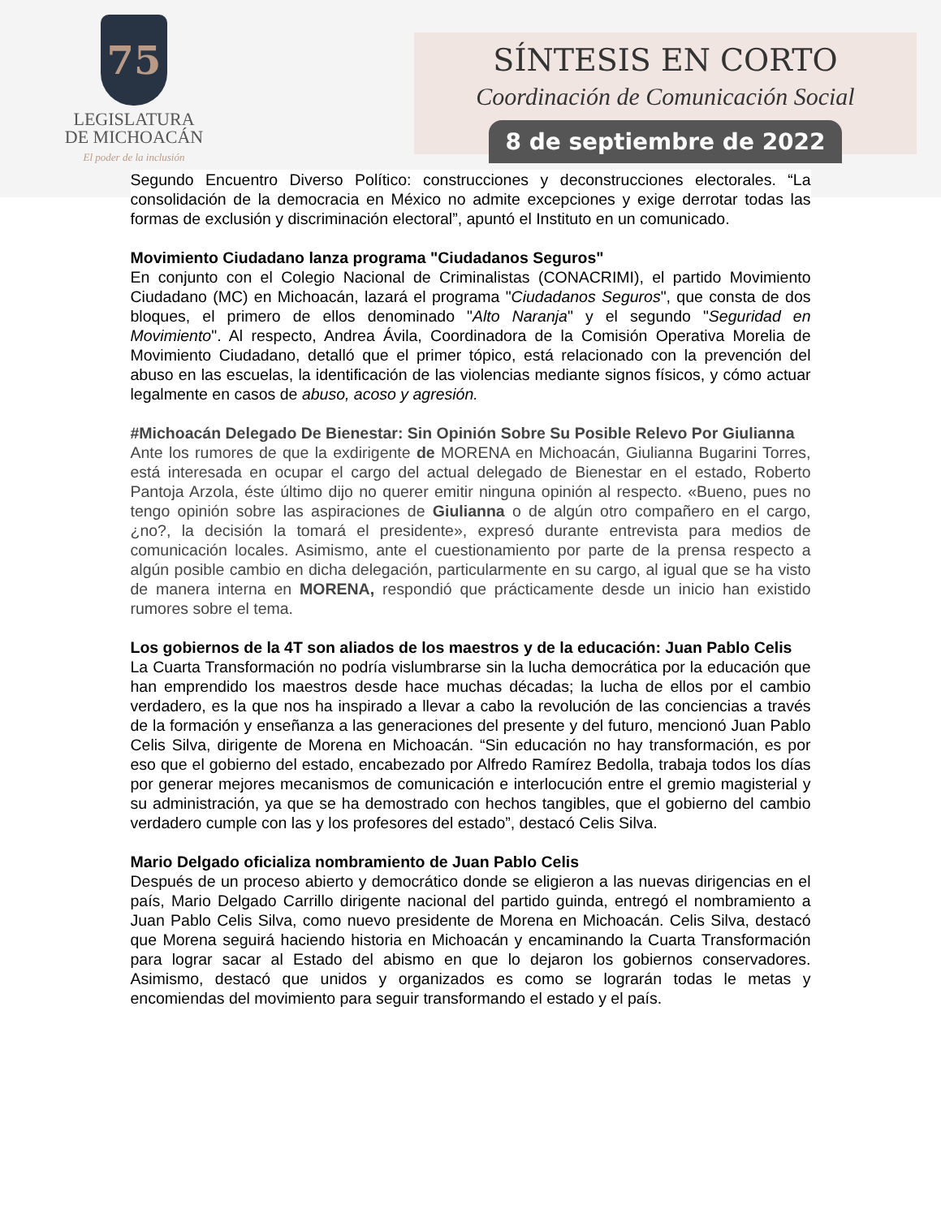75
LEGISLATURA
DE MICHOACÁN
El poder de la inclusión
SÍNTESIS EN CORTO
Coordinación de Comunicación Social
8 de septiembre de 2022
Segundo Encuentro Diverso Político: construcciones y deconstrucciones electorales. “La consolidación de la democracia en México no admite excepciones y exige derrotar todas las formas de exclusión y discriminación electoral”, apuntó el Instituto en un comunicado.
Movimiento Ciudadano lanza programa "Ciudadanos Seguros"
En conjunto con el Colegio Nacional de Criminalistas (CONACRIMI), el partido Movimiento Ciudadano (MC) en Michoacán, lazará el programa "Ciudadanos Seguros", que consta de dos bloques, el primero de ellos denominado "Alto Naranja" y el segundo "Seguridad en Movimiento". Al respecto, Andrea Ávila, Coordinadora de la Comisión Operativa Morelia de Movimiento Ciudadano, detalló que el primer tópico, está relacionado con la prevención del abuso en las escuelas, la identificación de las violencias mediante signos físicos, y cómo actuar legalmente en casos de abuso, acoso y agresión.
#Michoacán Delegado De Bienestar: Sin Opinión Sobre Su Posible Relevo Por Giulianna
Ante los rumores de que la exdirigente de MORENA en Michoacán, Giulianna Bugarini Torres, está interesada en ocupar el cargo del actual delegado de Bienestar en el estado, Roberto Pantoja Arzola, éste último dijo no querer emitir ninguna opinión al respecto. «Bueno, pues no tengo opinión sobre las aspiraciones de Giulianna o de algún otro compañero en el cargo, ¿no?, la decisión la tomará el presidente», expresó durante entrevista para medios de comunicación locales. Asimismo, ante el cuestionamiento por parte de la prensa respecto a algún posible cambio en dicha delegación, particularmente en su cargo, al igual que se ha visto de manera interna en MORENA, respondió que prácticamente desde un inicio han existido rumores sobre el tema.
Los gobiernos de la 4T son aliados de los maestros y de la educación: Juan Pablo Celis
La Cuarta Transformación no podría vislumbrarse sin la lucha democrática por la educación que han emprendido los maestros desde hace muchas décadas; la lucha de ellos por el cambio verdadero, es la que nos ha inspirado a llevar a cabo la revolución de las conciencias a través de la formación y enseñanza a las generaciones del presente y del futuro, mencionó Juan Pablo Celis Silva, dirigente de Morena en Michoacán. “Sin educación no hay transformación, es por eso que el gobierno del estado, encabezado por Alfredo Ramírez Bedolla, trabaja todos los días por generar mejores mecanismos de comunicación e interlocución entre el gremio magisterial y su administración, ya que se ha demostrado con hechos tangibles, que el gobierno del cambio verdadero cumple con las y los profesores del estado”, destacó Celis Silva.
Mario Delgado oficializa nombramiento de Juan Pablo Celis
Después de un proceso abierto y democrático donde se eligieron a las nuevas dirigencias en el país, Mario Delgado Carrillo dirigente nacional del partido guinda, entregó el nombramiento a Juan Pablo Celis Silva, como nuevo presidente de Morena en Michoacán. Celis Silva, destacó que Morena seguirá haciendo historia en Michoacán y encaminando la Cuarta Transformación para lograr sacar al Estado del abismo en que lo dejaron los gobiernos conservadores. Asimismo, destacó que unidos y organizados es como se lograrán todas le metas y encomiendas del movimiento para seguir transformando el estado y el país.